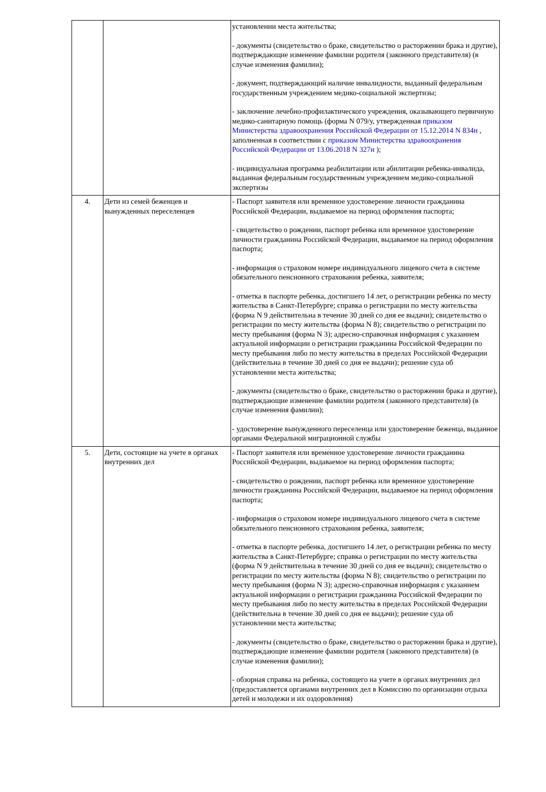| | | установлении места жительства; - документы (свидетельство о браке, свидетельство о расторжении брака и другие), подтверждающие изменение фамилии родителя (законного представителя) (в случае изменения фамилии); - документ, подтверждающий наличие инвалидности, выданный федеральным государственным учреждением медико-социальной экспертизы; - заключение лечебно-профилактического учреждения, оказывающего первичную медико-санитарную помощь (форма N 079/у, утвержденная приказом Министерства здравоохранения Российской Федерации от 15.12.2014 N 834н , заполненная в соответствии с приказом Министерства здравоохранения Российской Федерации от 13.06.2018 N 327н ); - индивидуальная программа реабилитации или абилитации ребенка-инвалида, выданная федеральным государственным учреждением медико-социальной экспертизы |
| 4. | Дети из семей беженцев и вынужденных переселенцев | - Паспорт заявителя или временное удостоверение личности гражданина Российской Федерации, выдаваемое на период оформления паспорта; - свидетельство о рождении, паспорт ребенка или временное удостоверение личности гражданина Российской Федерации, выдаваемое на период оформления паспорта; - информация о страховом номере индивидуального лицевого счета в системе обязательного пенсионного страхования ребенка, заявителя; - отметка в паспорте ребенка, достигшего 14 лет, о регистрации ребенка по месту жительства в Санкт-Петербурге; справка о регистрации по месту жительства (форма N 9 действительна в течение 30 дней со дня ее выдачи); свидетельство о регистрации по месту жительства (форма N 8); свидетельство о регистрации по месту пребывания (форма N 3); адресно-справочная информация с указанием актуальной информации о регистрации гражданина Российской Федерации по месту пребывания либо по месту жительства в пределах Российской Федерации (действительна в течение 30 дней со дня ее выдачи); решение суда об установлении места жительства; - документы (свидетельство о браке, свидетельство о расторжении брака и другие), подтверждающие изменение фамилии родителя (законного представителя) (в случае изменения фамилии); - удостоверение вынужденного переселенца или удостоверение беженца, выданное органами Федеральной миграционной службы |
| 5. | Дети, состоящие на учете в органах внутренних дел | - Паспорт заявителя или временное удостоверение личности гражданина Российской Федерации, выдаваемое на период оформления паспорта; - свидетельство о рождении, паспорт ребенка или временное удостоверение личности гражданина Российской Федерации, выдаваемое на период оформления паспорта; - информация о страховом номере индивидуального лицевого счета в системе обязательного пенсионного страхования ребенка, заявителя; - отметка в паспорте ребенка, достигшего 14 лет, о регистрации ребенка по месту жительства в Санкт-Петербурге; справка о регистрации по месту жительства (форма N 9 действительна в течение 30 дней со дня ее выдачи); свидетельство о регистрации по месту жительства (форма N 8); свидетельство о регистрации по месту пребывания (форма N 3); адресно-справочная информация с указанием актуальной информации о регистрации гражданина Российской Федерации по месту пребывания либо по месту жительства в пределах Российской Федерации (действительна в течение 30 дней со дня ее выдачи); решение суда об установлении места жительства; - документы (свидетельство о браке, свидетельство о расторжении брака и другие), подтверждающие изменение фамилии родителя (законного представителя) (в случае изменения фамилии); - обзорная справка на ребенка, состоящего на учете в органах внутренних дел (предоставляется органами внутренних дел в Комиссию по организации отдыха детей и молодежи и их оздоровления) |